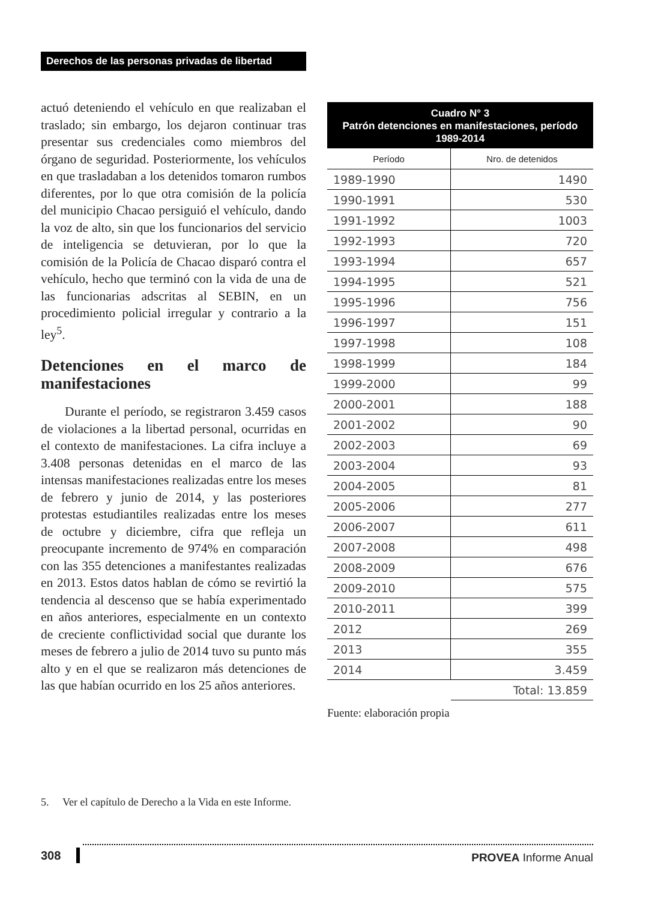Derechos de las personas privadas de libertad
actuó deteniendo el vehículo en que realizaban el traslado; sin embargo, los dejaron continuar tras presentar sus credenciales como miembros del órgano de seguridad. Posteriormente, los vehículos en que trasladaban a los detenidos tomaron rumbos diferentes, por lo que otra comisión de la policía del municipio Chacao persiguió el vehículo, dando la voz de alto, sin que los funcionarios del servicio de inteligencia se detuvieran, por lo que la comisión de la Policía de Chacao disparó contra el vehículo, hecho que terminó con la vida de una de las funcionarias adscritas al SEBIN, en un procedimiento policial irregular y contrario a la ley<sup>5</sup>.
Detenciones en el marco de manifestaciones
Durante el período, se registraron 3.459 casos de violaciones a la libertad personal, ocurridas en el contexto de manifestaciones. La cifra incluye a 3.408 personas detenidas en el marco de las intensas manifestaciones realizadas entre los meses de febrero y junio de 2014, y las posteriores protestas estudiantiles realizadas entre los meses de octubre y diciembre, cifra que refleja un preocupante incremento de 974% en comparación con las 355 detenciones a manifestantes realizadas en 2013. Estos datos hablan de cómo se revirtió la tendencia al descenso que se había experimentado en años anteriores, especialmente en un contexto de creciente conflictividad social que durante los meses de febrero a julio de 2014 tuvo su punto más alto y en el que se realizaron más detenciones de las que habían ocurrido en los 25 años anteriores.
| Cuadro N° 3 Patrón detenciones en manifestaciones, período 1989-2014 | |
| --- | --- |
| Período | Nro. de detenidos |
| 1989-1990 | 1490 |
| 1990-1991 | 530 |
| 1991-1992 | 1003 |
| 1992-1993 | 720 |
| 1993-1994 | 657 |
| 1994-1995 | 521 |
| 1995-1996 | 756 |
| 1996-1997 | 151 |
| 1997-1998 | 108 |
| 1998-1999 | 184 |
| 1999-2000 | 99 |
| 2000-2001 | 188 |
| 2001-2002 | 90 |
| 2002-2003 | 69 |
| 2003-2004 | 93 |
| 2004-2005 | 81 |
| 2005-2006 | 277 |
| 2006-2007 | 611 |
| 2007-2008 | 498 |
| 2008-2009 | 676 |
| 2009-2010 | 575 |
| 2010-2011 | 399 |
| 2012 | 269 |
| 2013 | 355 |
| 2014 | 3.459 |
| | Total: 13.859 |
Fuente: elaboración propia
5. Ver el capítulo de Derecho a la Vida en este Informe.
308
PROVEA Informe Anual